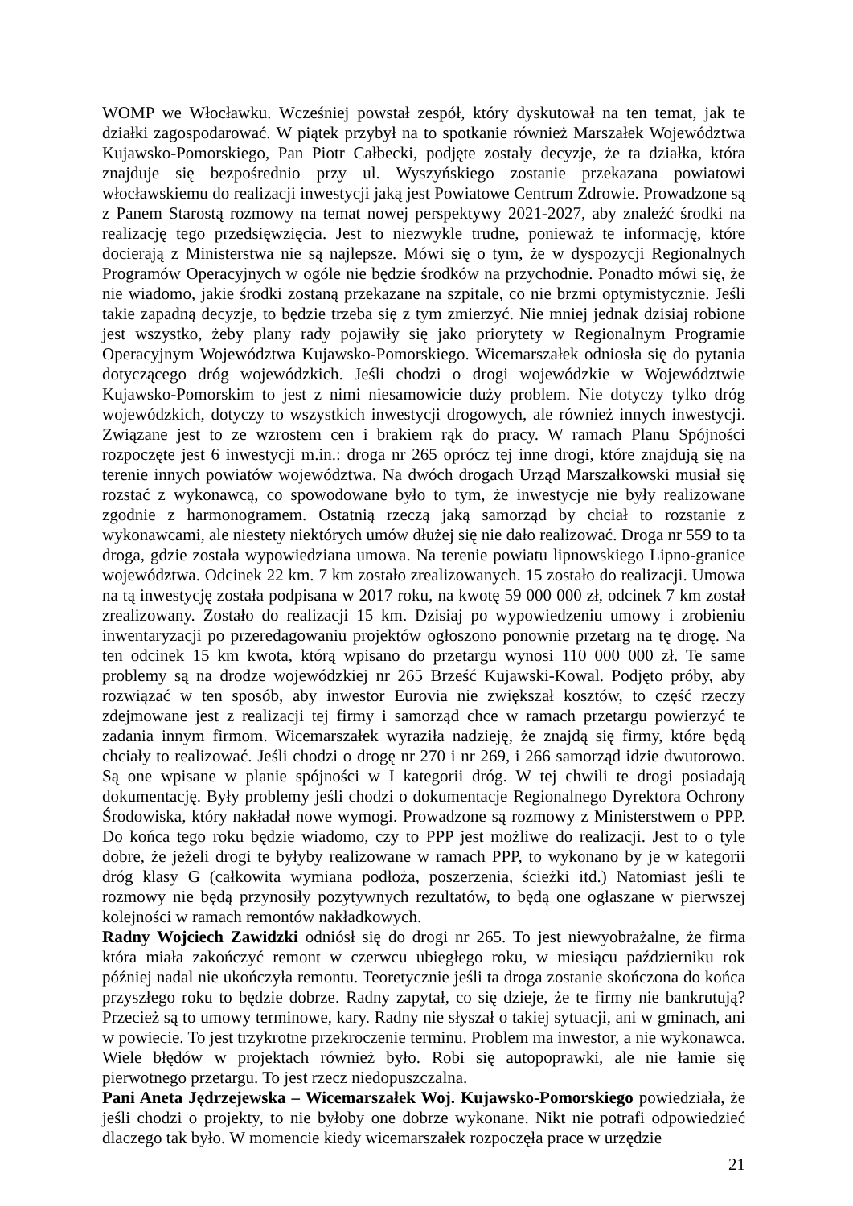WOMP we Włocławku. Wcześniej powstał zespół, który dyskutował na ten temat, jak te działki zagospodarować. W piątek przybył na to spotkanie również Marszałek Województwa Kujawsko-Pomorskiego, Pan Piotr Całbecki, podjęte zostały decyzje, że ta działka, która znajduje się bezpośrednio przy ul. Wyszyńskiego zostanie przekazana powiatowi włocławskiemu do realizacji inwestycji jaką jest Powiatowe Centrum Zdrowie. Prowadzone są z Panem Starostą rozmowy na temat nowej perspektywy 2021-2027, aby znaleźć środki na realizację tego przedsięwzięcia. Jest to niezwykle trudne, ponieważ te informację, które docierają z Ministerstwa nie są najlepsze. Mówi się o tym, że w dyspozycji Regionalnych Programów Operacyjnych w ogóle nie będzie środków na przychodnie. Ponadto mówi się, że nie wiadomo, jakie środki zostaną przekazane na szpitale, co nie brzmi optymistycznie. Jeśli takie zapadną decyzje, to będzie trzeba się z tym zmierzyć. Nie mniej jednak dzisiaj robione jest wszystko, żeby plany rady pojawiły się jako priorytety w Regionalnym Programie Operacyjnym Województwa Kujawsko-Pomorskiego. Wicemarszałek odniosła się do pytania dotyczącego dróg wojewódzkich. Jeśli chodzi o drogi wojewódzkie w Województwie Kujawsko-Pomorskim to jest z nimi niesamowicie duży problem. Nie dotyczy tylko dróg wojewódzkich, dotyczy to wszystkich inwestycji drogowych, ale również innych inwestycji. Związane jest to ze wzrostem cen i brakiem rąk do pracy. W ramach Planu Spójności rozpoczęte jest 6 inwestycji m.in.: droga nr 265 oprócz tej inne drogi, które znajdują się na terenie innych powiatów województwa. Na dwóch drogach Urząd Marszałkowski musiał się rozstać z wykonawcą, co spowodowane było to tym, że inwestycje nie były realizowane zgodnie z harmonogramem. Ostatnią rzeczą jaką samorząd by chciał to rozstanie z wykonawcami, ale niestety niektórych umów dłużej się nie dało realizować. Droga nr 559 to ta droga, gdzie została wypowiedziana umowa. Na terenie powiatu lipnowskiego Lipno-granice województwa. Odcinek 22 km. 7 km zostało zrealizowanych. 15 zostało do realizacji. Umowa na tą inwestycję została podpisana w 2017 roku, na kwotę 59 000 000 zł, odcinek 7 km został zrealizowany. Zostało do realizacji 15 km. Dzisiaj po wypowiedzeniu umowy i zrobieniu inwentaryzacji po przeredagowaniu projektów ogłoszono ponownie przetarg na tę drogę. Na ten odcinek 15 km kwota, którą wpisano do przetargu wynosi 110 000 000 zł. Te same problemy są na drodze wojewódzkiej nr 265 Brześć Kujawski-Kowal. Podjęto próby, aby rozwiązać w ten sposób, aby inwestor Eurovia nie zwiększał kosztów, to część rzeczy zdejmowane jest z realizacji tej firmy i samorząd chce w ramach przetargu powierzyć te zadania innym firmom. Wicemarszałek wyraziła nadzieję, że znajdą się firmy, które będą chciały to realizować. Jeśli chodzi o drogę nr 270 i nr 269, i 266 samorząd idzie dwutorowo. Są one wpisane w planie spójności w I kategorii dróg. W tej chwili te drogi posiadają dokumentację. Były problemy jeśli chodzi o dokumentacje Regionalnego Dyrektora Ochrony Środowiska, który nakładał nowe wymogi. Prowadzone są rozmowy z Ministerstwem o PPP. Do końca tego roku będzie wiadomo, czy to PPP jest możliwe do realizacji. Jest to o tyle dobre, że jeżeli drogi te byłyby realizowane w ramach PPP, to wykonano by je w kategorii dróg klasy G (całkowita wymiana podłoża, poszerzenia, ścieżki itd.) Natomiast jeśli te rozmowy nie będą przynosiły pozytywnych rezultatów, to będą one ogłaszane w pierwszej kolejności w ramach remontów nakładkowych.
Radny Wojciech Zawidzki odniósł się do drogi nr 265. To jest niewyobrażalne, że firma która miała zakończyć remont w czerwcu ubiegłego roku, w miesiącu październiku rok później nadal nie ukończyła remontu. Teoretycznie jeśli ta droga zostanie skończona do końca przyszłego roku to będzie dobrze. Radny zapytał, co się dzieje, że te firmy nie bankrutują? Przecież są to umowy terminowe, kary. Radny nie słyszał o takiej sytuacji, ani w gminach, ani w powiecie. To jest trzykrotne przekroczenie terminu. Problem ma inwestor, a nie wykonawca. Wiele błędów w projektach również było. Robi się autopoprawki, ale nie łamie się pierwotnego przetargu. To jest rzecz niedopuszczalna.
Pani Aneta Jędrzejewska – Wicemarszałek Woj. Kujawsko-Pomorskiego powiedziała, że jeśli chodzi o projekty, to nie byłoby one dobrze wykonane. Nikt nie potrafi odpowiedzieć dlaczego tak było. W momencie kiedy wicemarszałek rozpoczęła prace w urzędzie
21